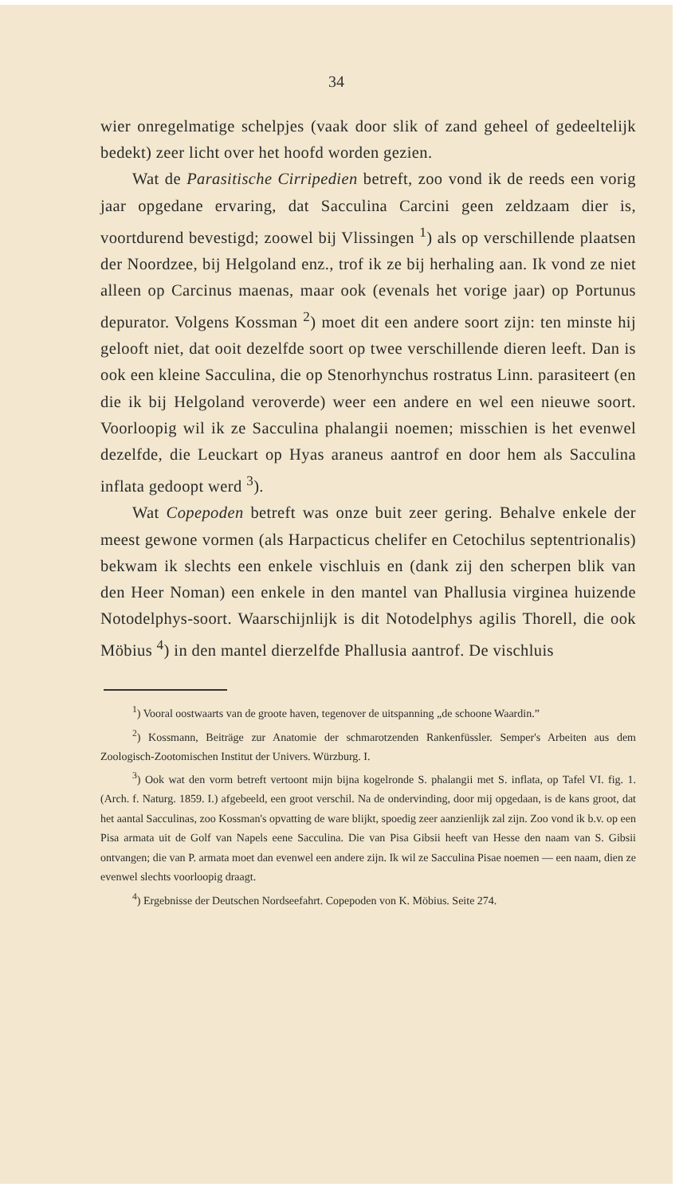34
wier onregelmatige schelpjes (vaak door slik of zand geheel of gedeeltelijk bedekt) zeer licht over het hoofd worden gezien.
Wat de Parasitische Cirripedien betreft, zoo vond ik de reeds een vorig jaar opgedane ervaring, dat Sacculina Carcini geen zeldzaam dier is, voortdurend bevestigd; zoowel bij Vlissingen <sup>1</sup>) als op verschillende plaatsen der Noordzee, bij Helgoland enz., trof ik ze bij herhaling aan. Ik vond ze niet alleen op Carcinus maenas, maar ook (evenals het vorige jaar) op Portunus depurator. Volgens Kossman <sup>2</sup>) moet dit een andere soort zijn: ten minste hij gelooft niet, dat ooit dezelfde soort op twee verschillende dieren leeft. Dan is ook een kleine Sacculina, die op Stenorhynchus rostratus Linn. parasiteert (en die ik bij Helgoland veroverde) weer een andere en wel een nieuwe soort. Voorloopig wil ik ze Sacculina phalangii noemen; misschien is het evenwel dezelfde, die Leuckart op Hyas araneus aantrof en door hem als Sacculina inflata gedoopt werd <sup>3</sup>).
Wat Copepoden betreft was onze buit zeer gering. Behalve enkele der meest gewone vormen (als Harpacticus chelifer en Cetochilus septentrionalis) bekwam ik slechts een enkele vischluis en (dank zij den scherpen blik van den Heer Noman) een enkele in den mantel van Phallusia virginea huizende Notodelphys-soort. Waarschijnlijk is dit Notodelphys agilis Thorell, die ook Möbius <sup>4</sup>) in den mantel dierzelfde Phallusia aantrof. De vischluis
<sup>1</sup>) Vooral oostwaarts van de groote haven, tegenover de uitspanning „de schoone Waardin.”
<sup>2</sup>) Kossmann, Beiträge zur Anatomie der schmarotzenden Rankenfüssler. Semper's Arbeiten aus dem Zoologisch-Zootomischen Institut der Univers. Würzburg. I.
<sup>3</sup>) Ook wat den vorm betreft vertoont mijn bijna kogelronde S. phalangii met S. inflata, op Tafel VI. fig. 1. (Arch. f. Naturg. 1859. I.) afgebeeld, een groot verschil. Na de ondervinding, door mij opgedaan, is de kans groot, dat het aantal Sacculinas, zoo Kossman's opvatting de ware blijkt, spoedig zeer aanzienlijk zal zijn. Zoo vond ik b.v. op een Pisa armata uit de Golf van Napels eene Sacculina. Die van Pisa Gibsii heeft van Hesse den naam van S. Gibsii ontvangen; die van P. armata moet dan evenwel een andere zijn. Ik wil ze Sacculina Pisae noemen — een naam, dien ze evenwel slechts voorloopig draagt.
<sup>4</sup>) Ergebnisse der Deutschen Nordseefahrt. Copepoden von K. Möbius. Seite 274.